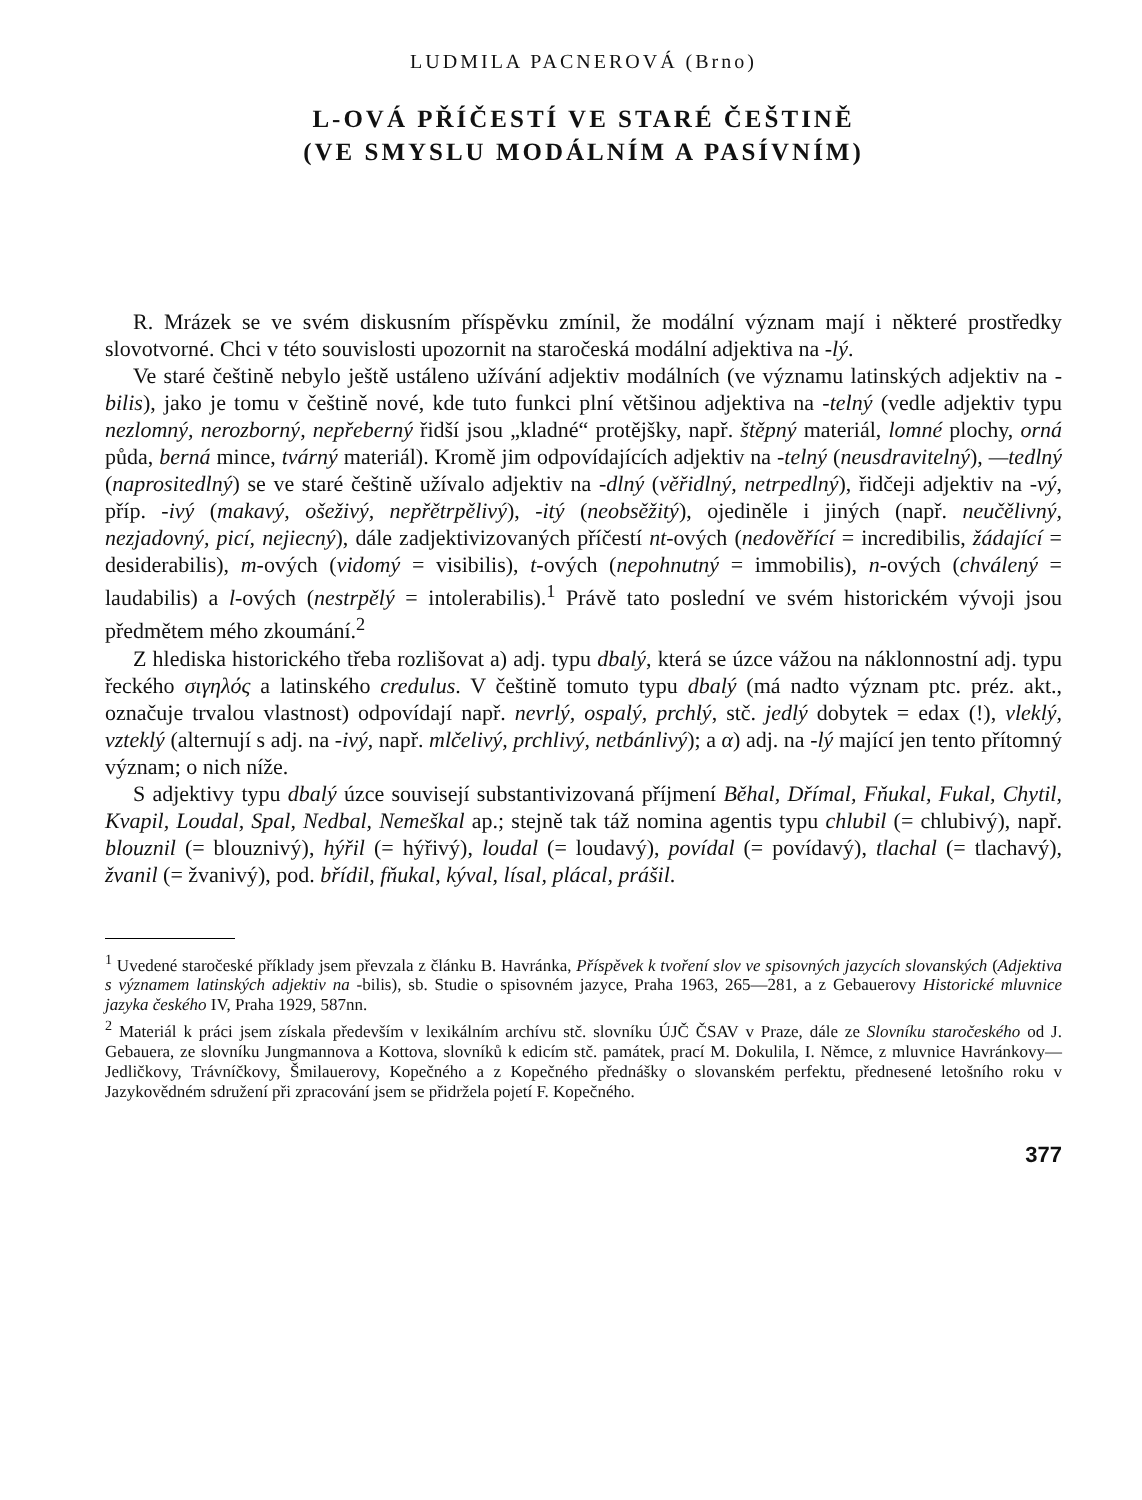LUDMILA PACNEROVÁ (Brno)
L-OVÁ PŘÍČESTÍ VE STARÉ ČEŠTINĚ
(VE SMYSLU MODÁLNÍM A PASÍVNÍM)
R. Mrázek se ve svém diskusním příspěvku zmínil, že modální význam mají i některé prostředky slovotvorné. Chci v této souvislosti upozornit na staročeská modální adjektiva na -lý.
Ve staré češtině nebylo ještě ustáleno užívání adjektiv modálních (ve významu latinských adjektiv na -bilis), jako je tomu v češtině nové, kde tuto funkci plní většinou adjektiva na -telný (vedle adjektiv typu nezlomný, nerozborný, nepřeberný řidší jsou „kladné“ protějšky, např. štěpný materiál, lomné plochy, orná půda, berná mince, tvárný materiál). Kromě jim odpovídajících adjektiv na -telný (neusdravitelný), —tedlný (naprositedlný) se ve staré češtině užívalo adjektiv na -dlný (věřidlný, netrpedlný), řidčeji adjektiv na -vý, příp. -ivý (makavý, ošeživý, nepřětrpělivý), -itý (neobsěžitý), ojediněle i jiných (např. neučělivný, nezjadovný, picí, nejiecný), dále zadjektivizovaných příčestí nt-ových (nedověřící = incredibilis, žádající = desiderabilis), m-ových (vidomý = visibilis), t-ových (nepohnutný = immobilis), n-ových (chválený = laudabilis) a l-ových (nestrpělý = intolerabilis).<sup>1</sup> Právě tato poslední ve svém historickém vývoji jsou předmětem mého zkoumání.<sup>2</sup>
Z hlediska historického třeba rozlišovat a) adj. typu dbalý, která se úzce vážou na náklonnostní adj. typu řeckého σιγηλός a latinského credulus. V češtině tomuto typu dbalý (má nadto význam ptc. préz. akt., označuje trvalou vlastnost) odpovídají např. nevrlý, ospalý, prchlý, stč. jedlý dobytek = edax (!), vleklý, vzteklý (alternují s adj. na -ivý, např. mlčelivý, prchlivý, netbánlivý); a α) adj. na -lý mající jen tento přítomný význam; o nich níže.
S adjektivy typu dbalý úzce souvisejí substantivizovaná příjmení Běhal, Dřímal, Fňukal, Fukal, Chytil, Kvapil, Loudal, Spal, Nedbal, Nemeškal ap.; stejně tak táž nomina agentis typu chlubil (= chlubivý), např. blouznil (= blouznivý), hýřil (= hýřivý), loudal (= loudavý), povídal (= povídavý), tlachal (= tlachavý), žvanil (= žvanivý), pod. břídil, fňukal, kýval, lísal, plácal, prášil.
<sup>1</sup> Uvedené staročeské příklady jsem převzala z článku B. Havránka, Příspěvek k tvoření slov ve spisovných jazycích slovanských (Adjektiva s významem latinských adjektiv na -bilis), sb. Studie o spisovném jazyce, Praha 1963, 265—281, a z Gebauerovy Historické mluvnice jazyka českého IV, Praha 1929, 587nn.
<sup>2</sup> Materiál k práci jsem získala především v lexikálním archívu stč. slovníku ÚJČ ČSAV v Praze, dále ze Slovníku staročeského od J. Gebauera, ze slovníku Jungmannova a Kottova, slovníků k edicím stč. památek, prací M. Dokulila, I. Němce, z mluvnice Havránkovy—Jedličkovy, Trávníčkovy, Šmilauerovy, Kopečného a z Kopečného přednášky o slovanském perfektu, přednesené letošního roku v Jazykovědném sdružení při zpracování jsem se přidržela pojetí F. Kopečného.
377